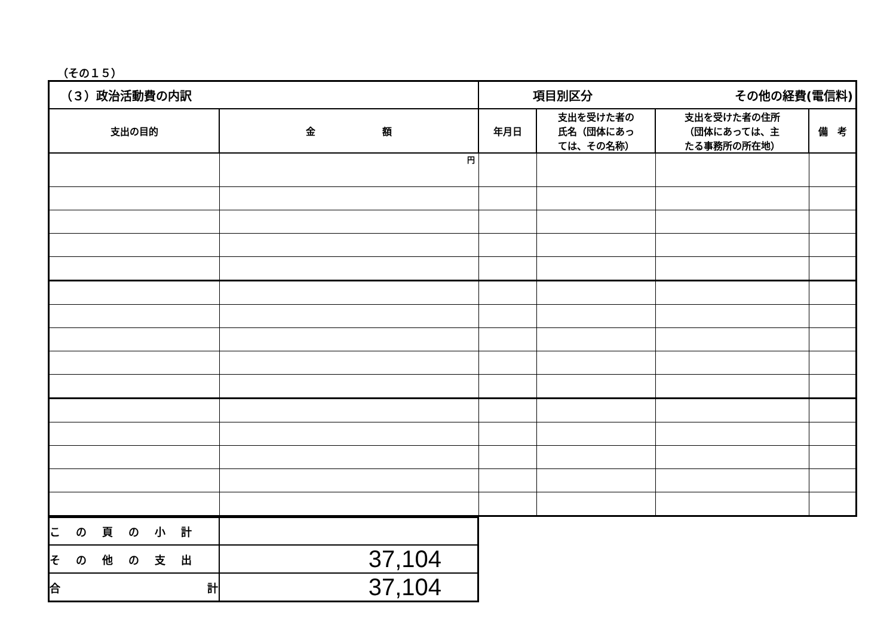（その１５）
| （３）政治活動費の内訳 | | 項目別区分 その他の経費(電信料) | | | |
| 支出の目的 | 金 額 | 年月日 | 支出を受けた者の 氏名（団体にあっ ては、その名称） | 支出を受けた者の住所 （団体にあっては、主 たる事務所の所在地） | 備 考 |
| | 円 | | | | |
| この頁の小計 | |
| その他の支出 | 37,104 |
| 合 計 | 37,104 |